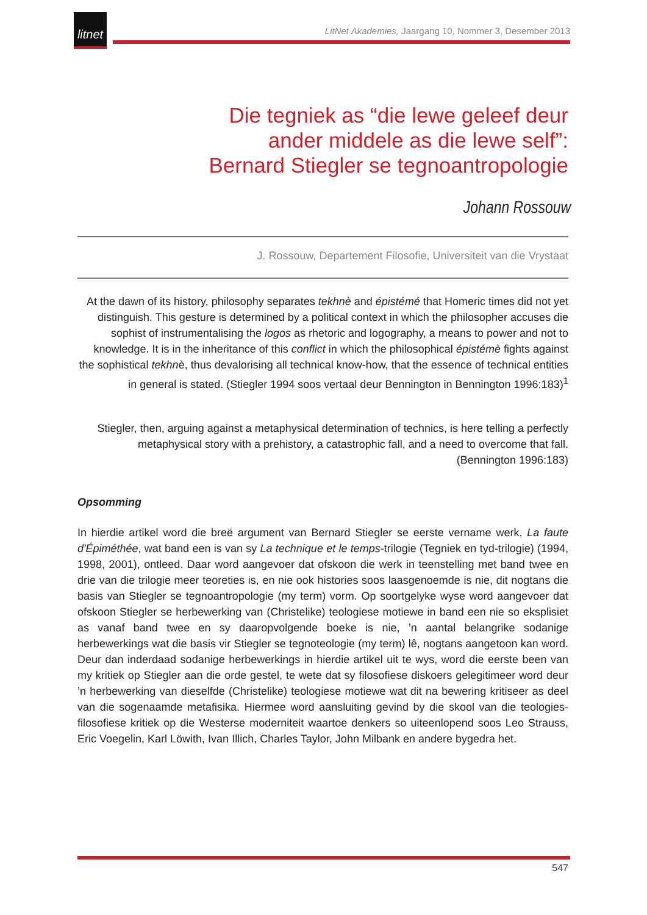litnet
LitNet Akademies, Jaargang 10, Nommer 3, Desember 2013
Die tegniek as “die lewe geleef deur
ander middele as die lewe self”:
Bernard Stiegler se tegnoantropologie
Johann Rossouw
J. Rossouw, Departement Filosofie, Universiteit van die Vrystaat
At the dawn of its history, philosophy separates tekhnè and épistémé that Homeric times did not yet distinguish. This gesture is determined by a political context in which the philosopher accuses die sophist of instrumentalising the logos as rhetoric and logography, a means to power and not to knowledge. It is in the inheritance of this conflict in which the philosophical épistémè fights against the sophistical tekhnè, thus devalorising all technical know-how, that the essence of technical entities in general is stated. (Stiegler 1994 soos vertaal deur Bennington in Bennington 1996:183)<sup>1</sup>
Stiegler, then, arguing against a metaphysical determination of technics, is here telling a perfectly metaphysical story with a prehistory, a catastrophic fall, and a need to overcome that fall. (Bennington 1996:183)
Opsomming
In hierdie artikel word die breë argument van Bernard Stiegler se eerste vername werk, La faute d'Épiméthée, wat band een is van sy La technique et le temps-trilogie (Tegniek en tyd-trilogie) (1994, 1998, 2001), ontleed. Daar word aangevoer dat ofskoon die werk in teenstelling met band twee en drie van die trilogie meer teoreties is, en nie ook histories soos laasgenoemde is nie, dit nogtans die basis van Stiegler se tegnoantropologie (my term) vorm. Op soortgelyke wyse word aangevoer dat ofskoon Stiegler se herbewerking van (Christelike) teologiese motiewe in band een nie so eksplisiet as vanaf band twee en sy daaropvolgende boeke is nie, ’n aantal belangrike sodanige herbewerkings wat die basis vir Stiegler se tegnoteologie (my term) lê, nogtans aangetoon kan word. Deur dan inderdaad sodanige herbewerkings in hierdie artikel uit te wys, word die eerste been van my kritiek op Stiegler aan die orde gestel, te wete dat sy filosofiese diskoers gelegitimeer word deur ’n herbewerking van dieselfde (Christelike) teologiese motiewe wat dit na bewering kritiseer as deel van die sogenaamde metafisika. Hiermee word aansluiting gevind by die skool van die teologies-filosofiese kritiek op die Westerse moderniteit waartoe denkers so uiteenlopend soos Leo Strauss, Eric Voegelin, Karl Löwith, Ivan Illich, Charles Taylor, John Milbank en andere bygedra het.
547